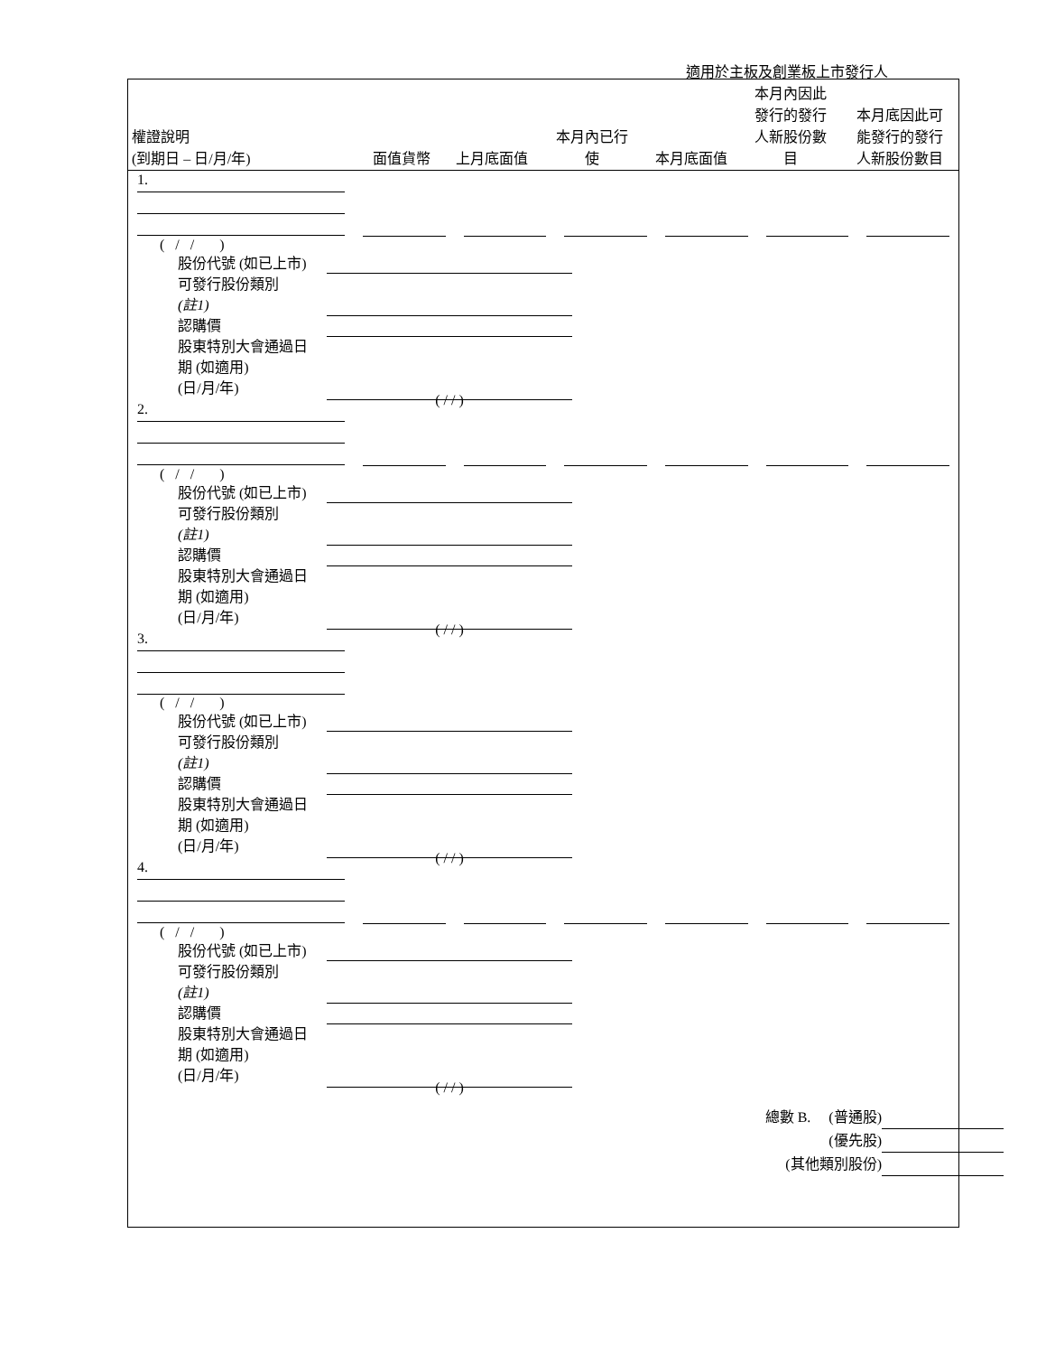適用於主板及創業板上市發行人
| 權證說明 (到期日 – 日/月/年) | 面值貨幣 | 上月底面值 | 本月內已行 使 | 本月底面值 | 本月內因此 發行的發行 人新股份數 目 | 本月底因此可 能發行的發行 人新股份數目 |
| --- | --- | --- | --- | --- | --- | --- |
1.
( / / )
股份代號 (如已上市)
可發行股份類別
(註1)
認購價
股東特別大會通過日
期 (如適用)
(日/月/年)
( / / )
2.
( / / )
股份代號 (如已上市)
可發行股份類別
(註1)
認購價
股東特別大會通過日
期 (如適用)
(日/月/年)
( / / )
3.
( / / )
股份代號 (如已上市)
可發行股份類別
(註1)
認購價
股東特別大會通過日
期 (如適用)
(日/月/年)
( / / )
4.
( / / )
股份代號 (如已上市)
可發行股份類別
(註1)
認購價
股東特別大會通過日
期 (如適用)
(日/月/年)
( / / )
總數 B. (普通股)
(優先股)
(其他類別股份)